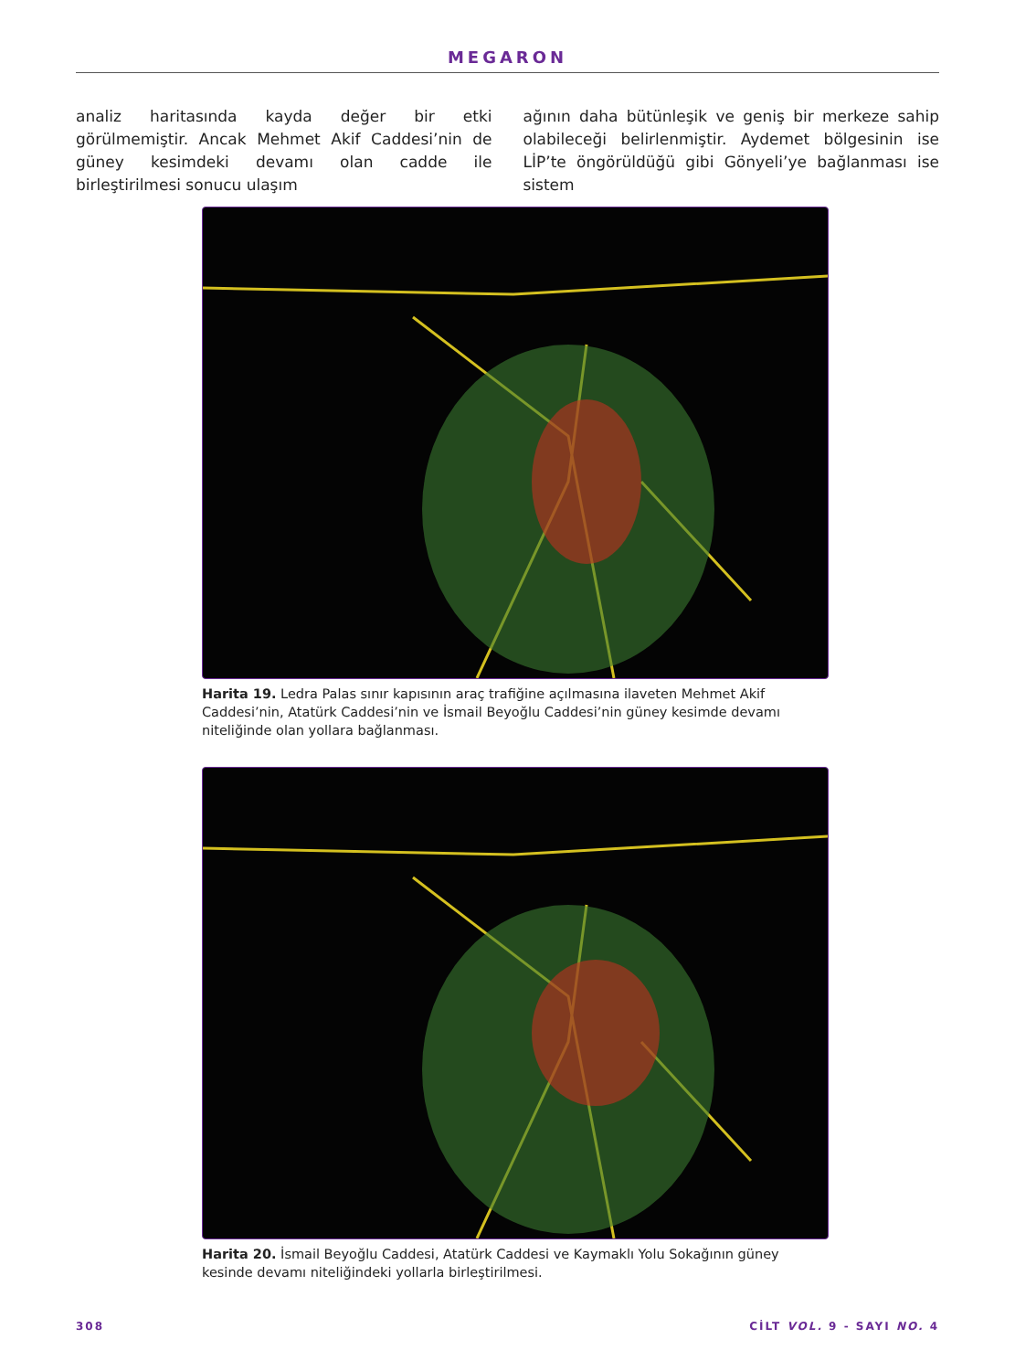MEGARON
analiz haritasında kayda değer bir etki görülmemiştir. Ancak Mehmet Akif Caddesi’nin de güney kesimdeki devamı olan cadde ile birleştirilmesi sonucu ulaşım
ağının daha bütünleşik ve geniş bir merkeze sahip olabileceği belirlenmiştir. Aydemet bölgesinin ise LİP’te öngörüldüğü gibi Gönyeli’ye bağlanması ise sistem
Harita 19. Ledra Palas sınır kapısının araç trafiğine açılmasına ilaveten Mehmet Akif Caddesi’nin, Atatürk Caddesi’nin ve İsmail Beyoğlu Caddesi’nin güney kesimde devamı niteliğinde olan yollara bağlanması.
Harita 20. İsmail Beyoğlu Caddesi, Atatürk Caddesi ve Kaymaklı Yolu Sokağının güney kesinde devamı niteliğindeki yollarla birleştirilmesi.
308 CİLT VOL. 9 - SAYI NO. 4